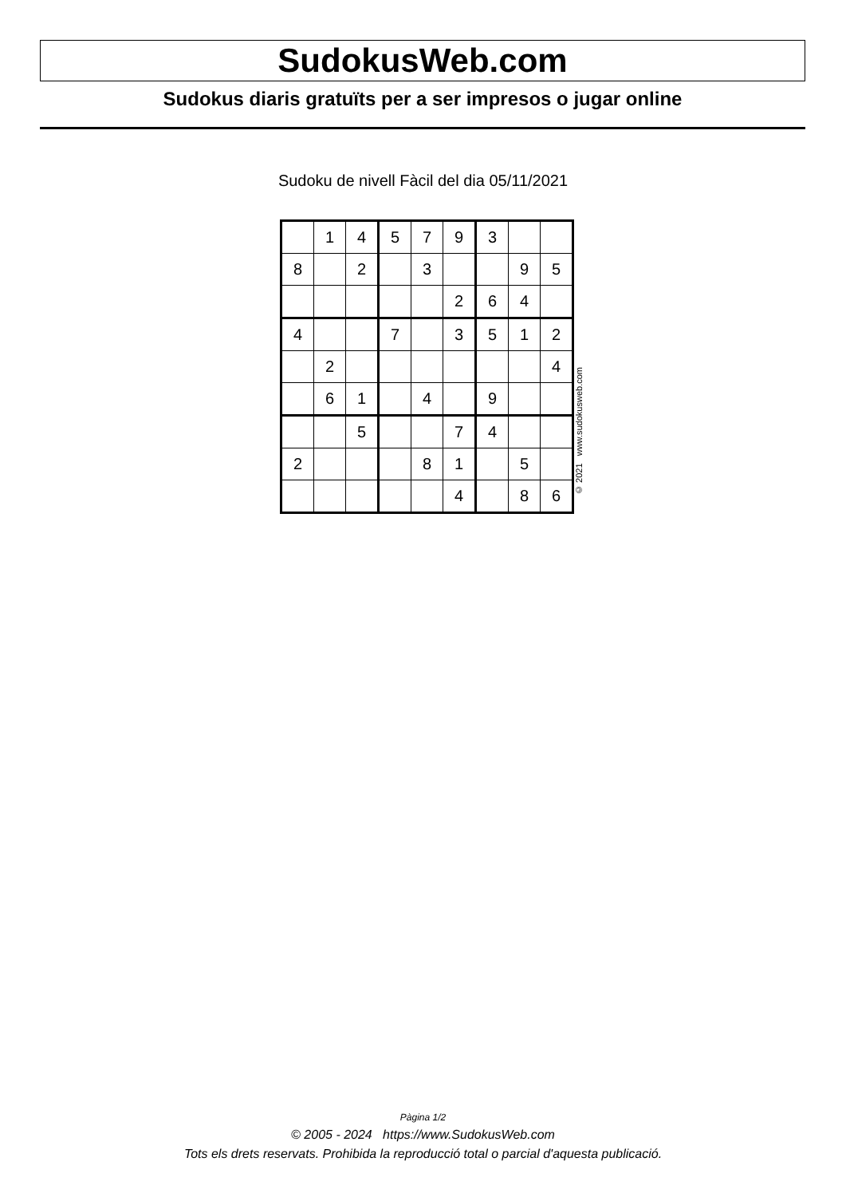SudokusWeb.com
Sudokus diaris gratuïts per a ser impresos o jugar online
Sudoku de nivell Fàcil del dia 05/11/2021
| | 1 | 4 | 5 | 7 | 9 | 3 | | |
| 8 | | 2 | | 3 | | | 9 | 5 |
| | | | | | 2 | 6 | 4 | |
| 4 | | | 7 | | 3 | 5 | 1 | 2 |
| | 2 | | | | | | | 4 |
| | 6 | 1 | | 4 | | 9 | | |
| | | 5 | | | 7 | 4 | | |
| 2 | | | | 8 | 1 | | 5 | |
| | | | | | 4 | | 8 | 6 |
© 2021 www.sudokusweb.com
Pàgina 1/2
© 2005 - 2024 https://www.SudokusWeb.com
Tots els drets reservats. Prohibida la reproducció total o parcial d'aquesta publicació.